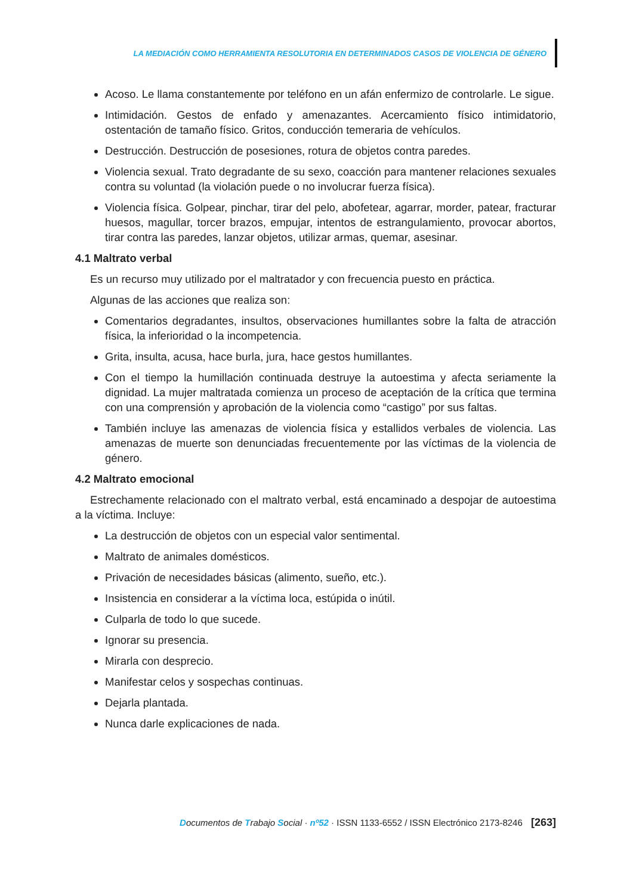LA MEDIACIÓN COMO HERRAMIENTA RESOLUTORIA EN DETERMINADOS CASOS DE VIOLENCIA DE GÉNERO
Acoso. Le llama constantemente por teléfono en un afán enfermizo de controlarle. Le sigue.
Intimidación. Gestos de enfado y amenazantes. Acercamiento físico intimidatorio, ostentación de tamaño físico. Gritos, conducción temeraria de vehículos.
Destrucción. Destrucción de posesiones, rotura de objetos contra paredes.
Violencia sexual. Trato degradante de su sexo, coacción para mantener relaciones sexuales contra su voluntad (la violación puede o no involucrar fuerza física).
Violencia física. Golpear, pinchar, tirar del pelo, abofetear, agarrar, morder, patear, fracturar huesos, magullar, torcer brazos, empujar, intentos de estrangulamiento, provocar abortos, tirar contra las paredes, lanzar objetos, utilizar armas, quemar, asesinar.
4.1 Maltrato verbal
Es un recurso muy utilizado por el maltratador y con frecuencia puesto en práctica.
Algunas de las acciones que realiza son:
Comentarios degradantes, insultos, observaciones humillantes sobre la falta de atracción física, la inferioridad o la incompetencia.
Grita, insulta, acusa, hace burla, jura, hace gestos humillantes.
Con el tiempo la humillación continuada destruye la autoestima y afecta seriamente la dignidad. La mujer maltratada comienza un proceso de aceptación de la crítica que termina con una comprensión y aprobación de la violencia como “castigo” por sus faltas.
También incluye las amenazas de violencia física y estallidos verbales de violencia. Las amenazas de muerte son denunciadas frecuentemente por las víctimas de la violencia de género.
4.2 Maltrato emocional
Estrechamente relacionado con el maltrato verbal, está encaminado a despojar de autoestima a la víctima. Incluye:
La destrucción de objetos con un especial valor sentimental.
Maltrato de animales domésticos.
Privación de necesidades básicas (alimento, sueño, etc.).
Insistencia en considerar a la víctima loca, estúpida o inútil.
Culparla de todo lo que sucede.
Ignorar su presencia.
Mirarla con desprecio.
Manifestar celos y sospechas continuas.
Dejarla plantada.
Nunca darle explicaciones de nada.
Documentos de Trabajo Social · nº52 · ISSN 1133-6552 / ISSN Electrónico 2173-8246 [263]